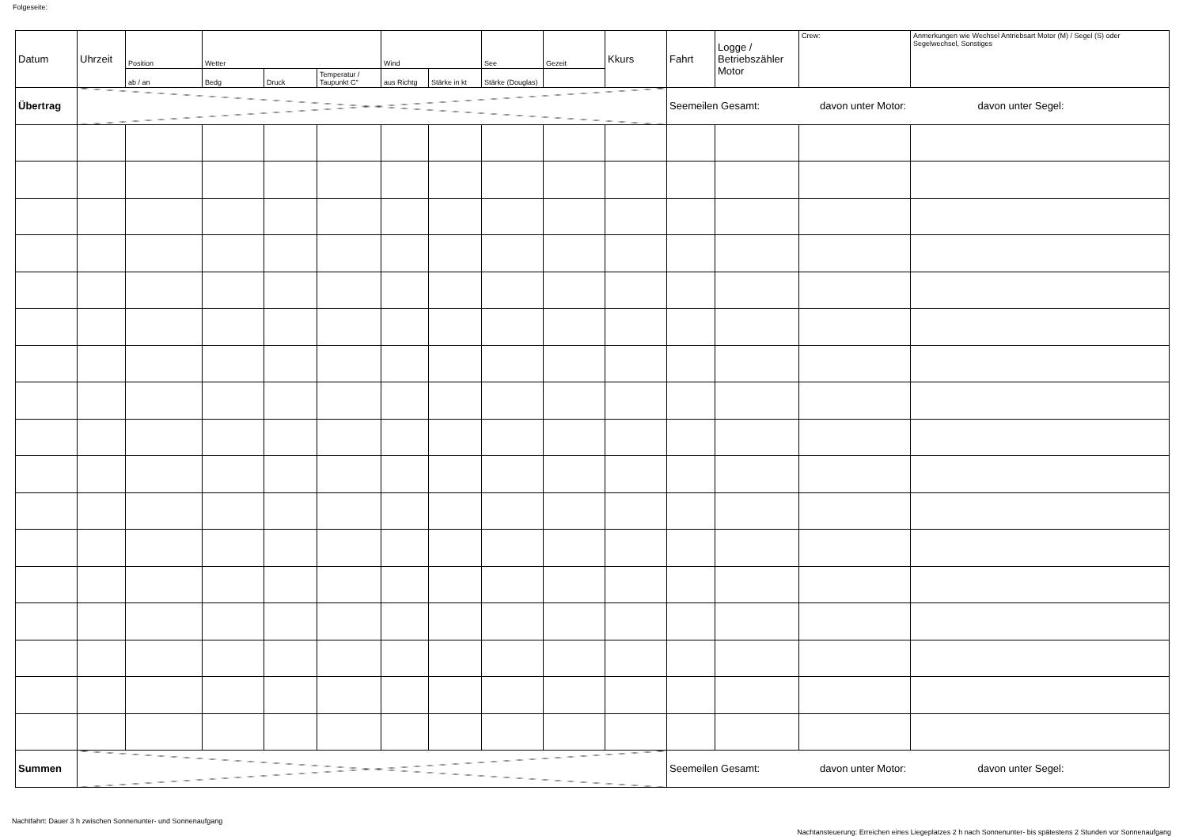Folgeseite:
| Datum | Uhrzeit | Position | Wetter | | | Wind | | See | Gezeit | Kkurs | Fahrt | Logge / Betriebszähler Motor | Crew: | Anmerkungen wie Wechsel Antriebsart Motor (M) / Segel (S) oder Segelwechsel, Sonstiges |
| | | ab / an | Bedg | Druck | Temperatur / Taupunkt C° | aus Richtg | Stärke in kt | Stärke (Douglas) | | | | | | |
| Übertrag | | | | | | | | | | | Seemeilen Gesamt: davon unter Motor: davon unter Segel: | | | |
| Summen | | | | | | | | | | | Seemeilen Gesamt: davon unter Motor: davon unter Segel: | | | |
Nachtfahrt: Dauer 3 h zwischen Sonnenunter- und Sonnenaufgang
Nachtansteuerung: Erreichen eines Liegeplatzes 2 h nach Sonnenunter- bis spätestens 2 Stunden vor Sonnenaufgang